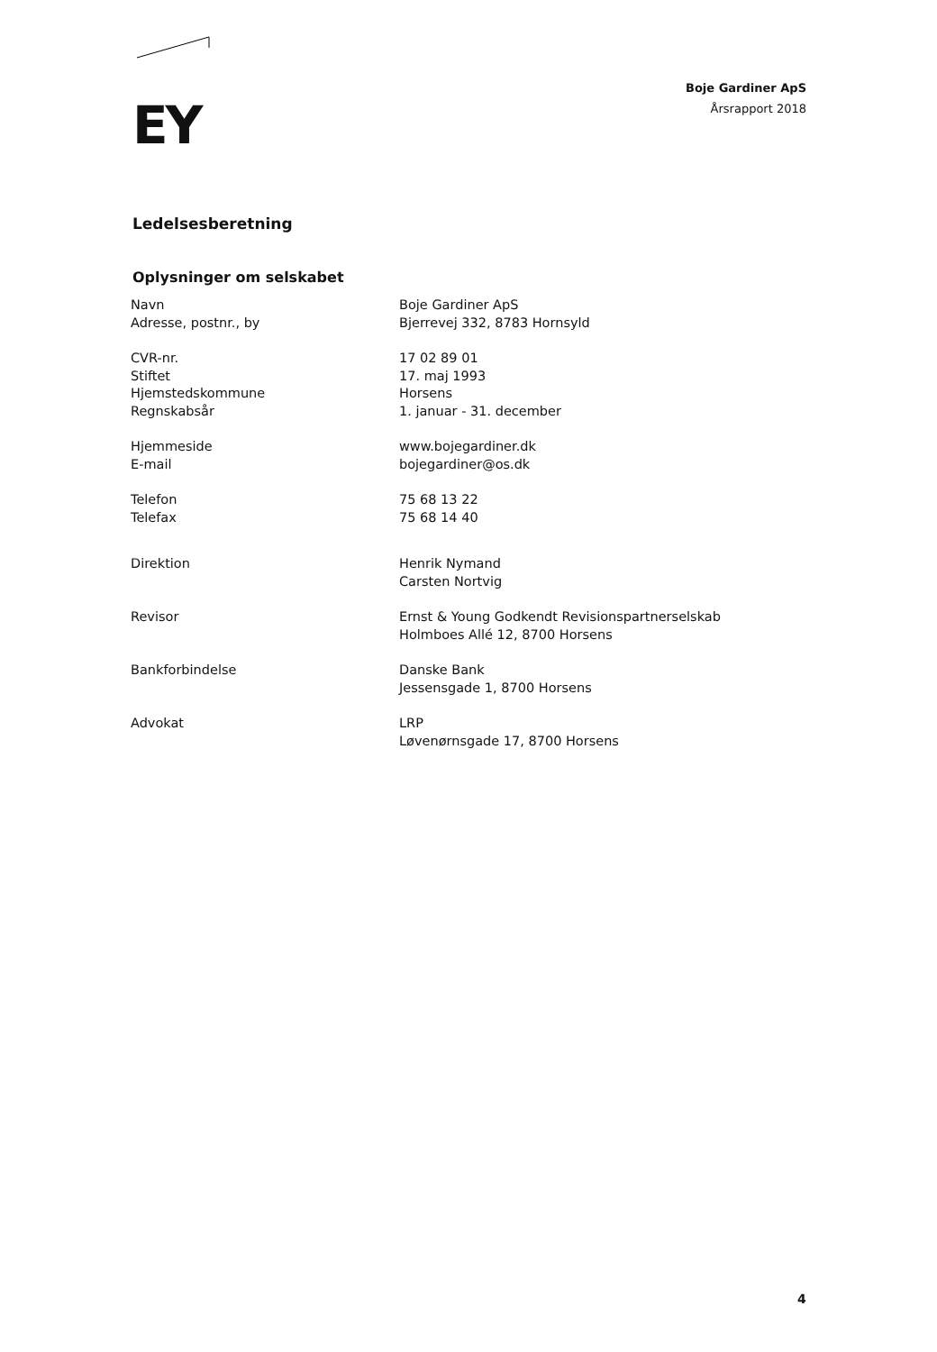EY
Boje Gardiner ApS
Årsrapport 2018
Ledelsesberetning
Oplysninger om selskabet
| Navn | Boje Gardiner ApS |
| Adresse, postnr., by | Bjerrevej 332, 8783 Hornsyld |
| CVR-nr. | 17 02 89 01 |
| Stiftet | 17. maj 1993 |
| Hjemstedskommune | Horsens |
| Regnskabsår | 1. januar - 31. december |
| Hjemmeside | www.bojegardiner.dk |
| E-mail | bojegardiner@os.dk |
| Telefon | 75 68 13 22 |
| Telefax | 75 68 14 40 |
| Direktion | Henrik Nymand Carsten Nortvig |
| Revisor | Ernst & Young Godkendt Revisionspartnerselskab Holmboes Allé 12, 8700 Horsens |
| Bankforbindelse | Danske Bank Jessensgade 1, 8700 Horsens |
| Advokat | LRP Løvenørnsgade 17, 8700 Horsens |
4